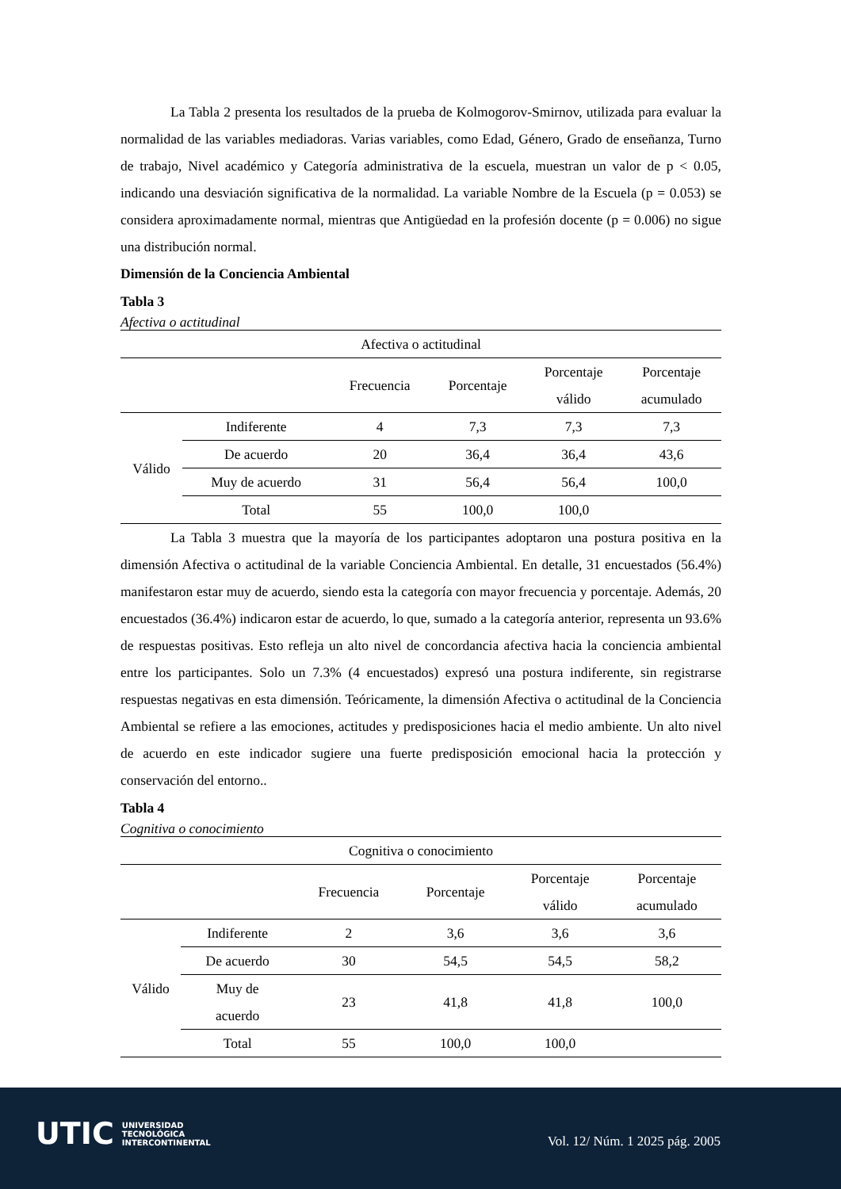La Tabla 2 presenta los resultados de la prueba de Kolmogorov-Smirnov, utilizada para evaluar la normalidad de las variables mediadoras. Varias variables, como Edad, Género, Grado de enseñanza, Turno de trabajo, Nivel académico y Categoría administrativa de la escuela, muestran un valor de p < 0.05, indicando una desviación significativa de la normalidad. La variable Nombre de la Escuela (p = 0.053) se considera aproximadamente normal, mientras que Antigüedad en la profesión docente (p = 0.006) no sigue una distribución normal.
Dimensión de la Conciencia Ambiental
Tabla 3
Afectiva o actitudinal
| Afectiva o actitudinal | | | | | |
| --- | --- | --- | --- | --- | --- |
| | | Frecuencia | Porcentaje | Porcentaje válido | Porcentaje acumulado |
| Válido | Indiferente | 4 | 7,3 | 7,3 | 7,3 |
| | De acuerdo | 20 | 36,4 | 36,4 | 43,6 |
| | Muy de acuerdo | 31 | 56,4 | 56,4 | 100,0 |
| | Total | 55 | 100,0 | 100,0 | |
La Tabla 3 muestra que la mayoría de los participantes adoptaron una postura positiva en la dimensión Afectiva o actitudinal de la variable Conciencia Ambiental. En detalle, 31 encuestados (56.4%) manifestaron estar muy de acuerdo, siendo esta la categoría con mayor frecuencia y porcentaje. Además, 20 encuestados (36.4%) indicaron estar de acuerdo, lo que, sumado a la categoría anterior, representa un 93.6% de respuestas positivas. Esto refleja un alto nivel de concordancia afectiva hacia la conciencia ambiental entre los participantes. Solo un 7.3% (4 encuestados) expresó una postura indiferente, sin registrarse respuestas negativas en esta dimensión. Teóricamente, la dimensión Afectiva o actitudinal de la Conciencia Ambiental se refiere a las emociones, actitudes y predisposiciones hacia el medio ambiente. Un alto nivel de acuerdo en este indicador sugiere una fuerte predisposición emocional hacia la protección y conservación del entorno..
Tabla 4
Cognitiva o conocimiento
| Cognitiva o conocimiento | | | | | |
| --- | --- | --- | --- | --- | --- |
| | | Frecuencia | Porcentaje | Porcentaje válido | Porcentaje acumulado |
| Válido | Indiferente | 2 | 3,6 | 3,6 | 3,6 |
| | De acuerdo | 30 | 54,5 | 54,5 | 58,2 |
| | Muy de acuerdo | 23 | 41,8 | 41,8 | 100,0 |
| | Total | 55 | 100,0 | 100,0 | |
UTIC UNIVERSIDAD
TECNOLÓGICA
INTERCONTINENTAL
Vol. 12/ Núm. 1 2025 pág. 2005